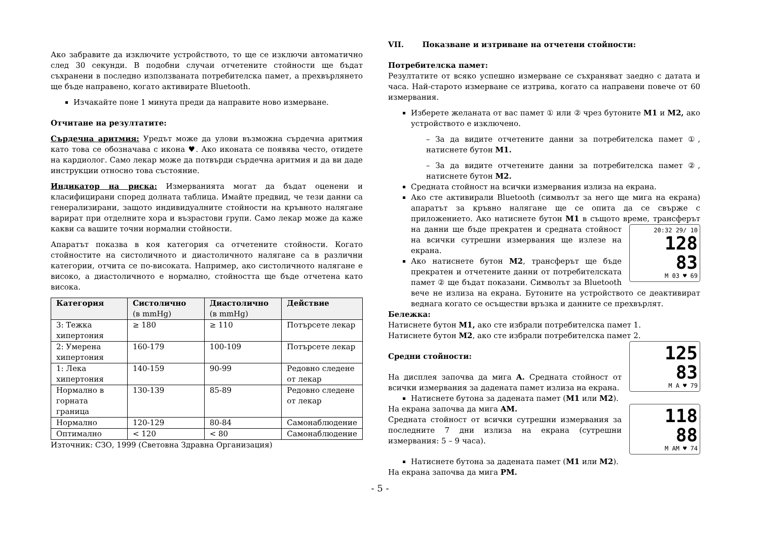Ако забравите да изключите устройството, то ще се изключи автоматично след 30 секунди. В подобни случаи отчетените стойности ще бъдат съхранени в последно използваната потребителска памет, а прехвърлянето ще бъде направено, когато активирате Bluetooth.
Изчакайте поне 1 минута преди да направите ново измерване.
Отчитане на резултатите:
Сърдечна аритмия: Уредът може да улови възможна сърдечна аритмия като това се обозначава с икона ♥. Ако иконата се появява често, отидете на кардиолог. Само лекар може да потвърди сърдечна аритмия и да ви даде инструкции относно това състояние.
Индикатор на риска: Измерванията могат да бъдат оценени и класифицирани според долната таблица. Имайте предвид, че тези данни са генерализирани, защото индивидуалните стойности на кръвното налягане варират при отделните хора и възрастови групи. Само лекар може да каже какви са вашите точни нормални стойности.
Апаратът показва в коя категория са отчетените стойности. Когато стойностите на систоличното и диастоличното налягане са в различни категории, отчита се по-високата. Например, ако систоличното налягане е високо, а диастоличното е нормално, стойността ще бъде отчетена като висока.
| Категория | Систолично (в mmHg) | Диастолично (в mmHg) | Действие |
| --- | --- | --- | --- |
| 3: Тежка хипертония | ≥ 180 | ≥ 110 | Потърсете лекар |
| 2: Умерена хипертония | 160-179 | 100-109 | Потърсете лекар |
| 1: Лека хипертония | 140-159 | 90-99 | Редовно следене от лекар |
| Нормално в горната граница | 130-139 | 85-89 | Редовно следене от лекар |
| Нормално | 120-129 | 80-84 | Самонаблюдение |
| Оптимално | < 120 | < 80 | Самонаблюдение |
Източник: СЗО, 1999 (Световна Здравна Организация)
VII. Показване и изтриване на отчетени стойности:
Потребителска памет:
Резултатите от всяко успешно измерване се съхраняват заедно с датата и часа. Най-старото измерване се изтрива, когато са направени повече от 60 измервания.
Изберете желаната от вас памет ① или ② чрез бутоните M1 и M2, ако устройството е изключено.
– За да видите отчетените данни за потребителска памет ①, натиснете бутон M1.
– За да видите отчетените данни за потребителска памет ②, натиснете бутон M2.
Средната стойност на всички измервания излиза на екрана.
Ако сте активирали Bluetooth (символът за него ще мига на екрана) апаратът за кръвно налягане ще се опита да се свърже с приложението. Ако натиснете бутон M1 в същото време, трансферът на данни ще бъде
20:32 29/ 10
128
83
M 03 ♥ 69
прекратен и средната стойност на всички сутрешни измервания ще излезе на екрана.
Ако натиснете бутон M2, трансферът ще бъде прекратен и отчетените данни от потребителската памет ② ще бъдат показани. Символът за Bluetooth вече не излиза на екрана. Бутоните на устройството се деактивират веднага когато се осъществи връзка и данните се прехвърлят.
Бележка:
Натиснете бутон M1, ако сте избрали потребителска памет 1.
Натиснете бутон M2, ако сте избрали потребителска памет 2.
125
83
M A ♥ 79
Средни стойности:
На дисплея започва да мига A. Средната стойност от всички измервания за дадената памет излиза на екрана.
Натиснете бутона за дадената памет (M1 или M2).
118
88
M AM ♥ 74
На екрана започва да мига AM.
Средната стойност от всички сутрешни измервания за последните 7 дни излиза на екрана (сутрешни измервания: 5 – 9 часа).
Натиснете бутона за дадената памет (M1 или M2).
На екрана започва да мига PM.
- 5 -